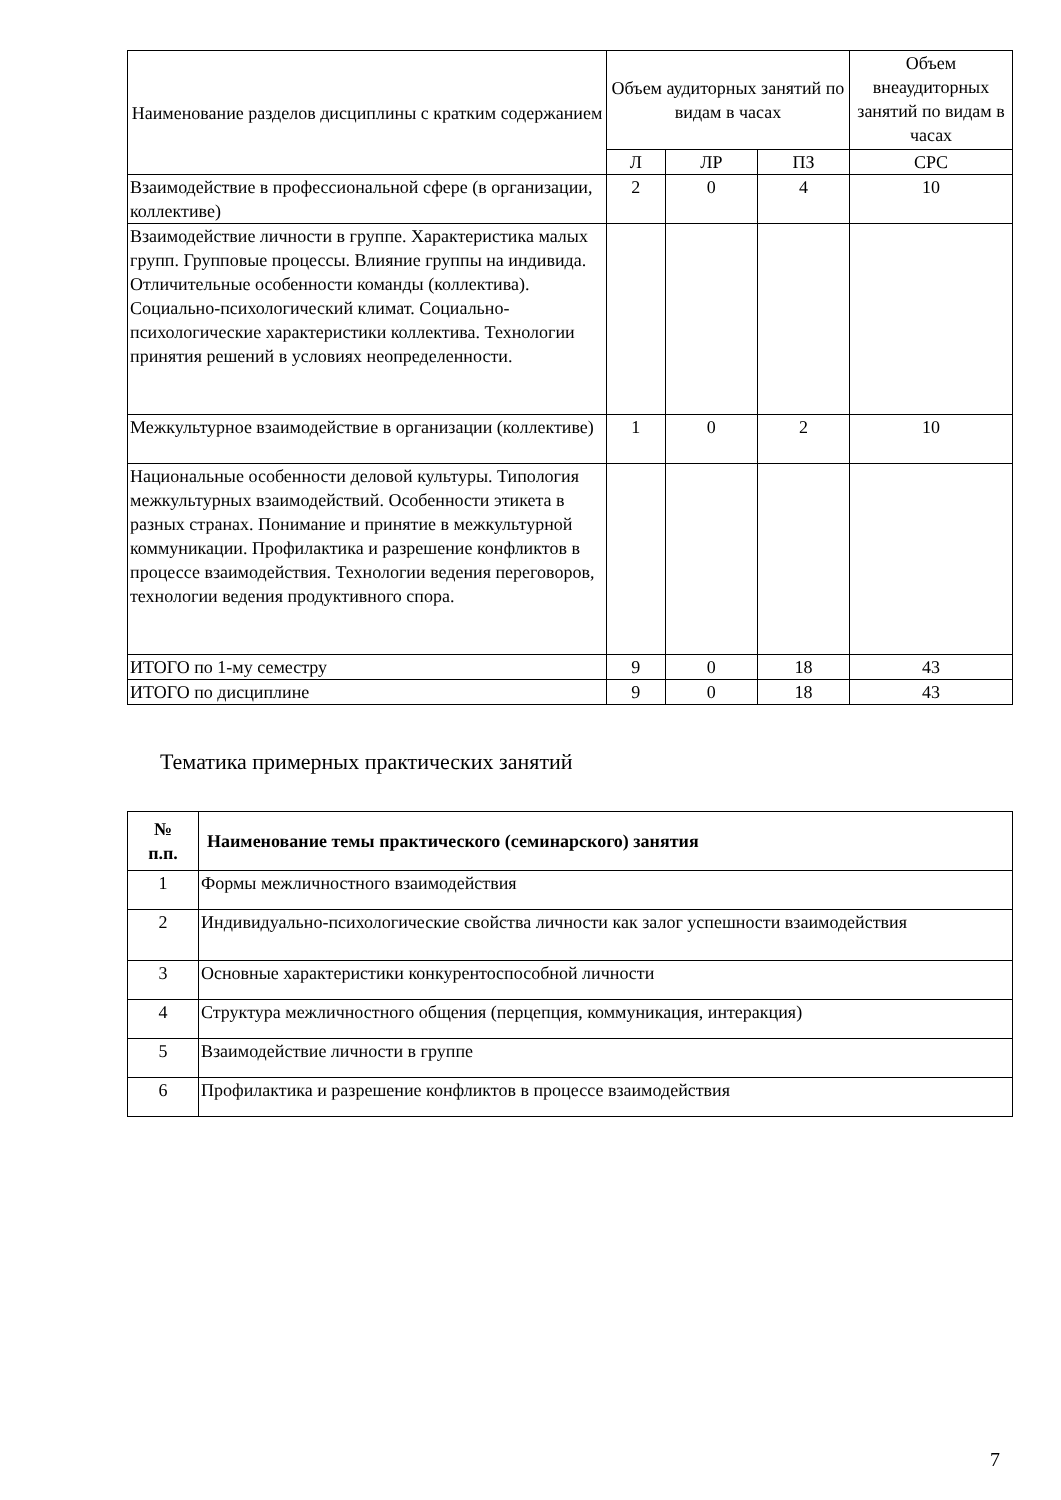| Наименование разделов дисциплины с кратким содержанием | Объем аудиторных занятий по видам в часах | | | Объем внеаудиторных занятий по видам в часах |
| | Л | ЛР | ПЗ | СРС |
| Взаимодействие в профессиональной сфере (в организации, коллективе) | 2 | 0 | 4 | 10 |
| Взаимодействие личности в группе. Характеристика малых групп. Групповые процессы. Влияние группы на индивида. Отличительные особенности команды (коллектива). Социально-психологический климат. Социально-психологические характеристики коллектива. Технологии принятия решений в условиях неопределенности. | | | | |
| Межкультурное взаимодействие в организации (коллективе) | 1 | 0 | 2 | 10 |
| Национальные особенности деловой культуры. Типология межкультурных взаимодействий. Особенности этикета в разных странах. Понимание и принятие в межкультурной коммуникации. Профилактика и разрешение конфликтов в процессе взаимодействия. Технологии ведения переговоров, технологии ведения продуктивного спора. | | | | |
| ИТОГО по 1-му семестру | 9 | 0 | 18 | 43 |
| ИТОГО по дисциплине | 9 | 0 | 18 | 43 |
Тематика примерных практических занятий
| № п.п. | Наименование темы практического (семинарского) занятия |
| --- | --- |
| 1 | Формы межличностного взаимодействия |
| 2 | Индивидуально-психологические свойства личности как залог успешности взаимодействия |
| 3 | Основные характеристики конкурентоспособной личности |
| 4 | Структура межличностного общения (перцепция, коммуникация, интеракция) |
| 5 | Взаимодействие личности в группе |
| 6 | Профилактика и разрешение конфликтов в процессе взаимодействия |
7